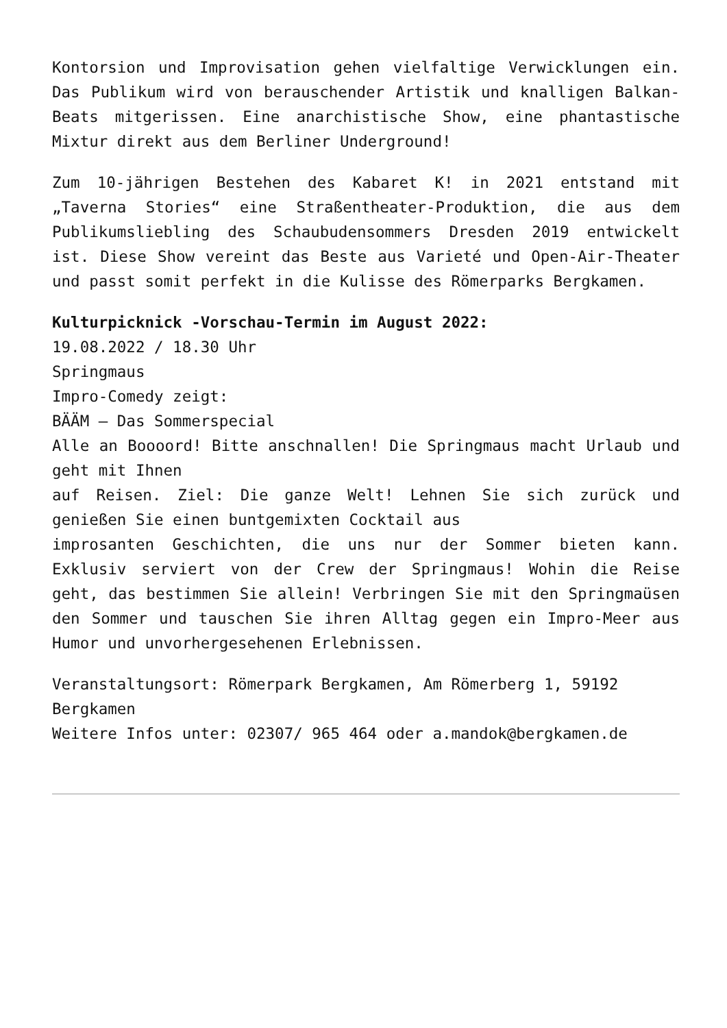Kontorsion und Improvisation gehen vielfaltige Verwicklungen ein. Das Publikum wird von berauschender Artistik und knalligen Balkan-Beats mitgerissen. Eine anarchistische Show, eine phantastische Mixtur direkt aus dem Berliner Underground!
Zum 10-jährigen Bestehen des Kabaret K! in 2021 entstand mit „Taverna Stories“ eine Straßentheater-Produktion, die aus dem Publikumsliebling des Schaubudensommers Dresden 2019 entwickelt ist. Diese Show vereint das Beste aus Varieté und Open-Air-Theater und passt somit perfekt in die Kulisse des Römerparks Bergkamen.
Kulturpicknick -Vorschau-Termin im August 2022:
19.08.2022 / 18.30 Uhr
Springmaus
Impro-Comedy zeigt:
BÄÄM – Das Sommerspecial
Alle an Boooord! Bitte anschnallen! Die Springmaus macht Urlaub und geht mit Ihnen
auf Reisen. Ziel: Die ganze Welt! Lehnen Sie sich zurück und genießen Sie einen buntgemixten Cocktail aus
improsanten Geschichten, die uns nur der Sommer bieten kann. Exklusiv serviert von der Crew der Springmaus! Wohin die Reise geht, das bestimmen Sie allein! Verbringen Sie mit den Springmaüsen den Sommer und tauschen Sie ihren Alltag gegen ein Impro-Meer aus Humor und unvorhergesehenen Erlebnissen.
Veranstaltungsort: Römerpark Bergkamen, Am Römerberg 1, 59192 Bergkamen
Weitere Infos unter: 02307/ 965 464 oder a.mandok@bergkamen.de